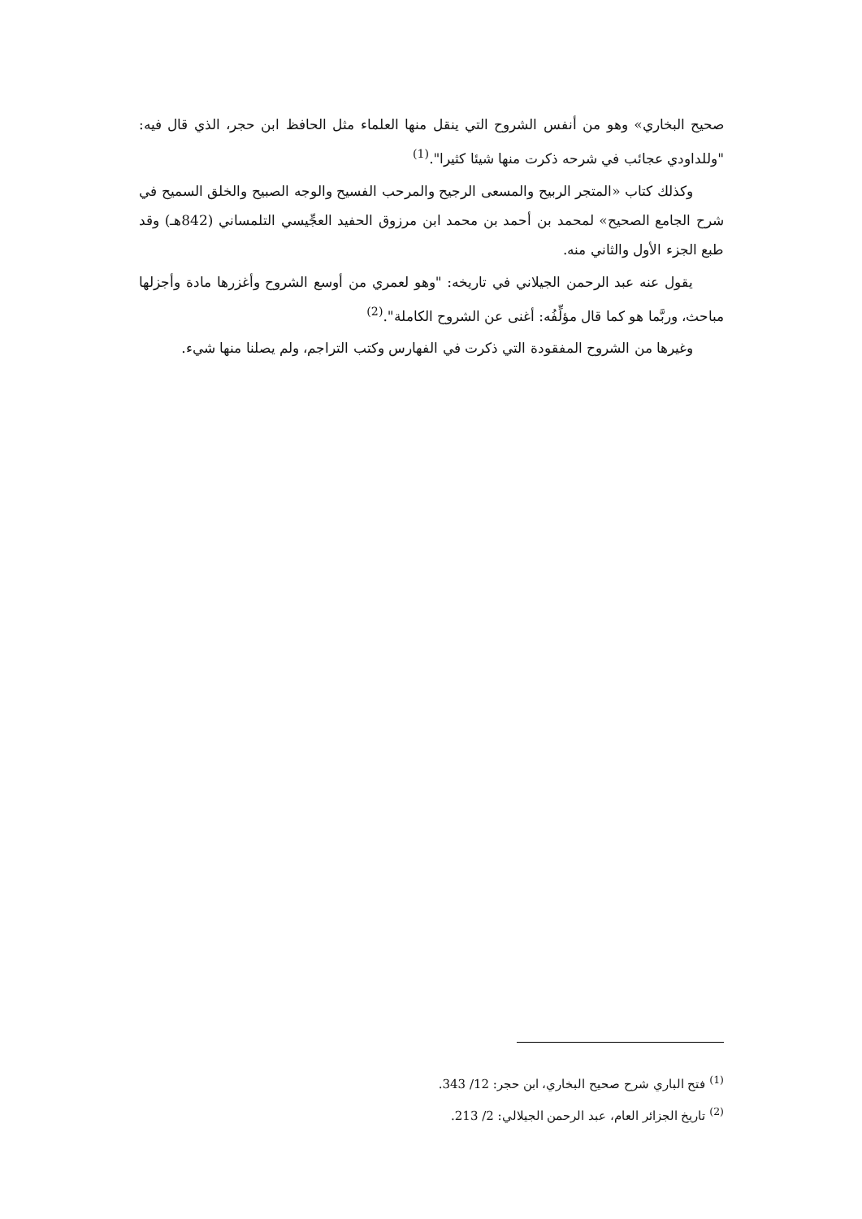صحيح البخاري» وهو من أنفس الشروح التي ينقل منها العلماء مثل الحافظ ابن حجر، الذي قال فيه: "وللداودي عجائب في شرحه ذكرت منها شيئا كثيرا".<sup>(1)</sup>
وكذلك كتاب «المتجر الربيح والمسعى الرجيح والمرحب الفسيح والوجه الصبيح والخلق السميح في شرح الجامع الصحيح» لمحمد بن أحمد بن محمد ابن مرزوق الحفيد العجِّيسي التلمساني (842هـ) وقد طبع الجزء الأول والثاني منه.
يقول عنه عبد الرحمن الجيلاني في تاريخه: "وهو لعمري من أوسع الشروح وأغزرها مادة وأجزلها مباحث، وربَّما هو كما قال مؤلِّفُه: أغنى عن الشروح الكاملة".<sup>(2)</sup>
وغيرها من الشروح المفقودة التي ذكرت في الفهارس وكتب التراجم، ولم يصلنا منها شيء.
<sup>(1)</sup> فتح الباري شرح صحيح البخاري، ابن حجر: 12/ 343.
<sup>(2)</sup> تاريخ الجزائر العام، عبد الرحمن الجيلالي: 2/ 213.